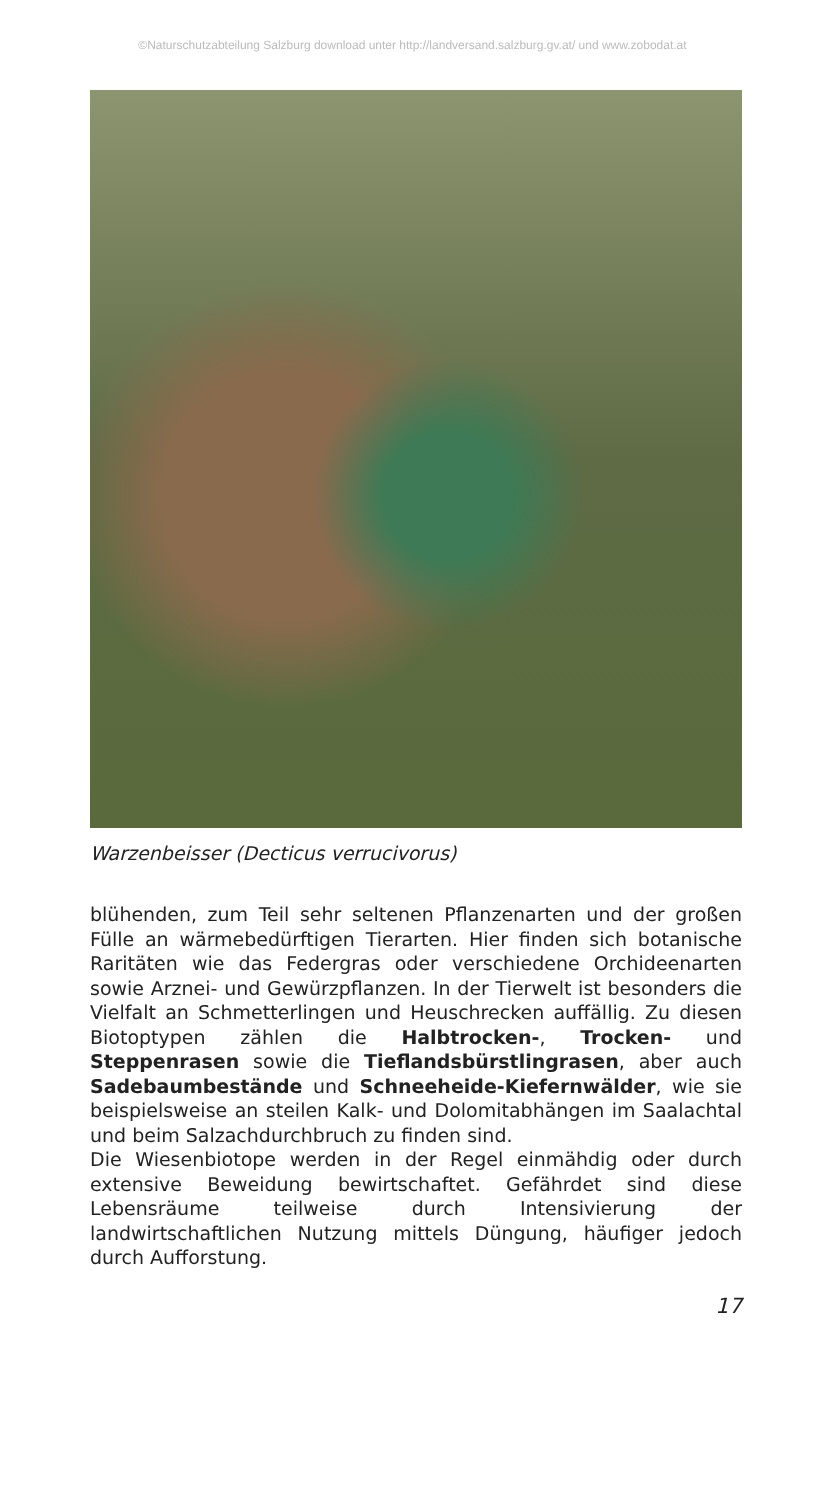©Naturschutzabteilung Salzburg download unter http://landversand.salzburg.gv.at/ und www.zobodat.at
Warzenbeisser (Decticus verrucivorus)
blühenden, zum Teil sehr seltenen Pflanzenarten und der großen Fülle an wärmebedürftigen Tierarten. Hier finden sich botanische Raritäten wie das Federgras oder verschiedene Orchideenarten sowie Arznei- und Gewürzpflanzen. In der Tierwelt ist besonders die Vielfalt an Schmetterlingen und Heuschrecken auffällig. Zu diesen Biotoptypen zählen die Halbtrocken-, Trocken- und Steppenrasen sowie die Tieflandsbürstlingrasen, aber auch Sadebaumbestände und Schneeheide-Kiefernwälder, wie sie beispielsweise an steilen Kalk- und Dolomitabhängen im Saalachtal und beim Salzachdurchbruch zu finden sind.
Die Wiesenbiotope werden in der Regel einmähdig oder durch extensive Beweidung bewirtschaftet. Gefährdet sind diese Lebensräume teilweise durch Intensivierung der landwirtschaftlichen Nutzung mittels Düngung, häufiger jedoch durch Aufforstung.
17